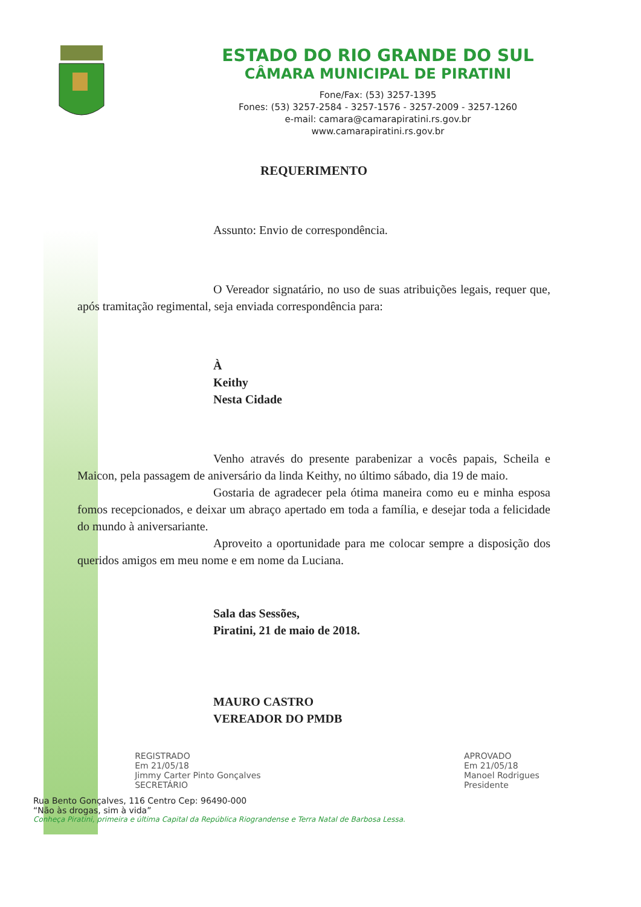ESTADO DO RIO GRANDE DO SUL
CÂMARA MUNICIPAL DE PIRATINI
Fone/Fax: (53) 3257-1395
Fones: (53) 3257-2584 - 3257-1576 - 3257-2009 - 3257-1260
e-mail: camara@camarapiratini.rs.gov.br
www.camarapiratini.rs.gov.br
REQUERIMENTO
Assunto: Envio de correspondência.
O Vereador signatário, no uso de suas atribuições legais, requer que, após tramitação regimental, seja enviada correspondência para:
À
Keithy
Nesta Cidade
Venho através do presente parabenizar a vocês papais, Scheila e Maicon, pela passagem de aniversário da linda Keithy, no último sábado, dia 19 de maio.
Gostaria de agradecer pela ótima maneira como eu e minha esposa fomos recepcionados, e deixar um abraço apertado em toda a família, e desejar toda a felicidade do mundo à aniversariante.
Aproveito a oportunidade para me colocar sempre a disposição dos queridos amigos em meu nome e em nome da Luciana.
Sala das Sessões,
Piratini, 21 de maio de 2018.
MAURO CASTRO
VEREADOR DO PMDB
REGISTRADO
Em 21/05/18
Jimmy Carter Pinto Gonçalves
SECRETÁRIO
APROVADO
Em 21/05/18
Manoel Rodrigues
Presidente
Rua Bento Gonçalves, 116 Centro Cep: 96490-000
“Não às drogas, sim à vida”
Conheça Piratini, primeira e última Capital da República Riograndense e Terra Natal de Barbosa Lessa.